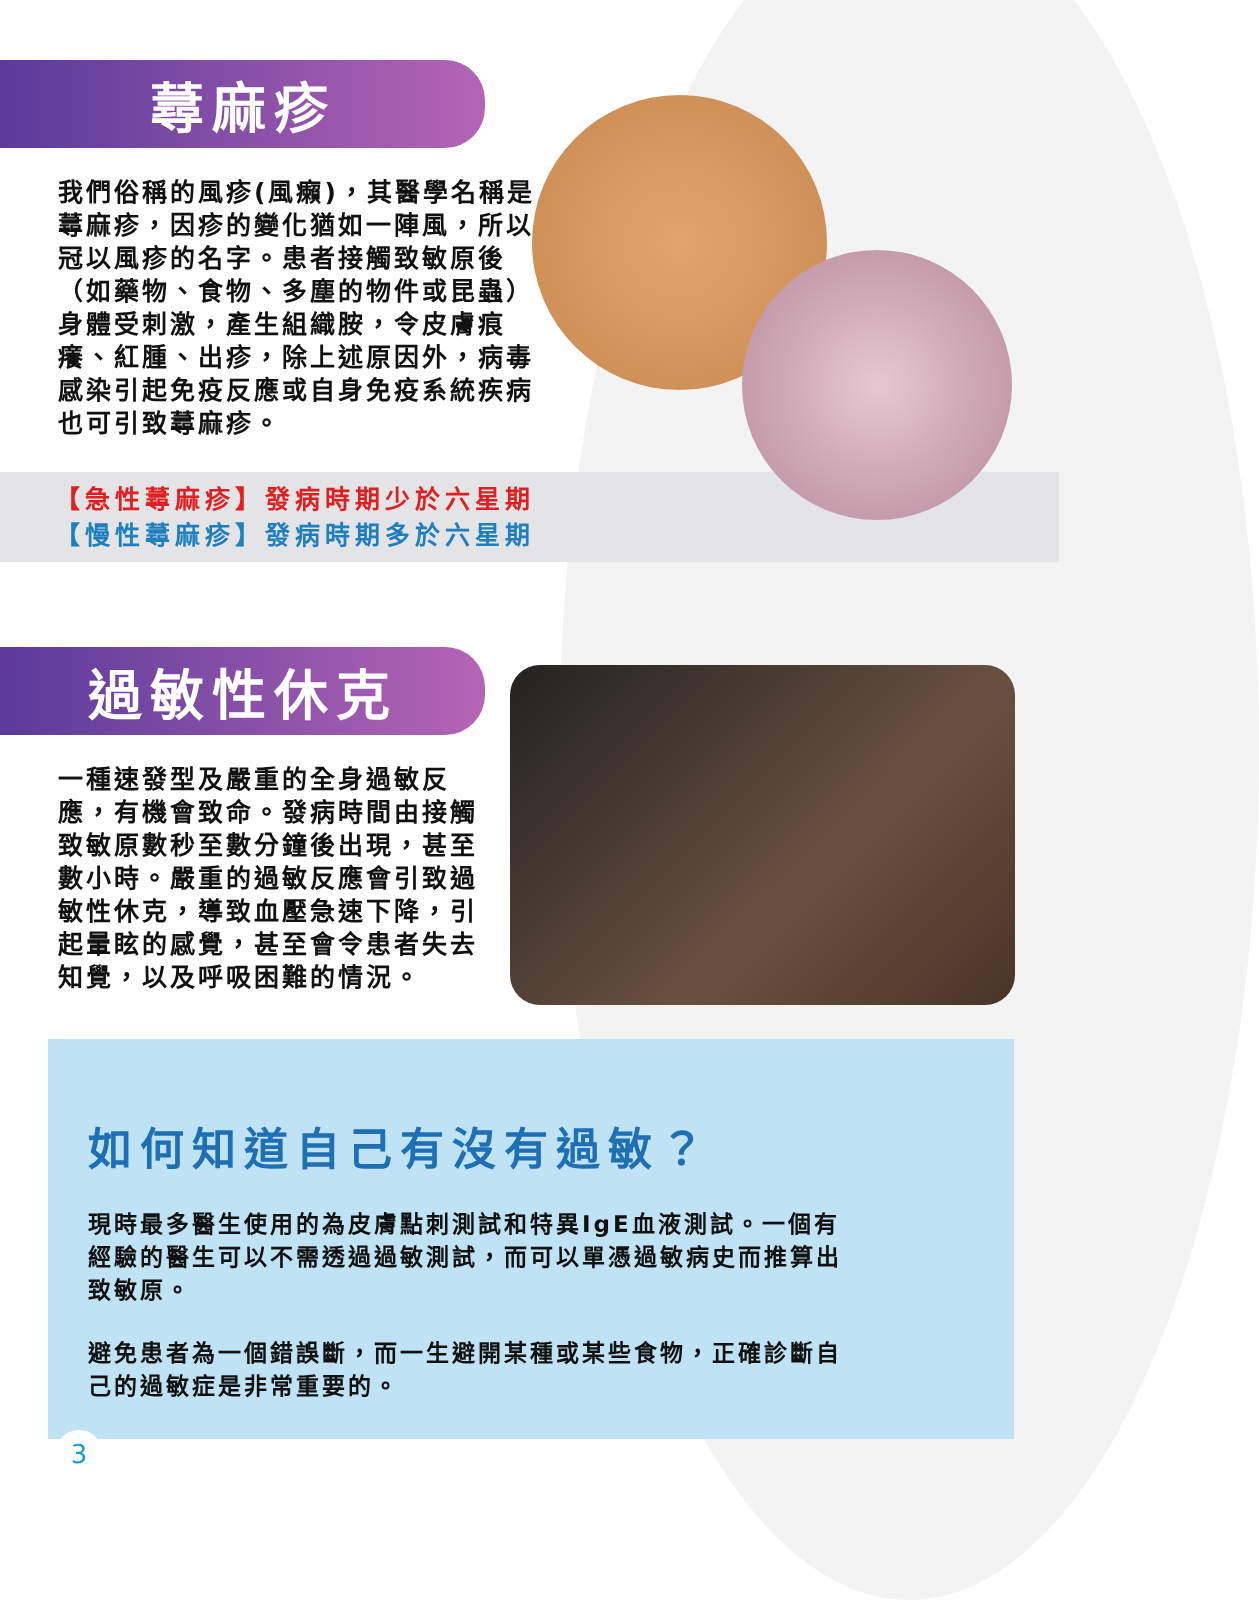蕁麻疹
我們俗稱的風疹(風癩)，其醫學名稱是蕁麻疹，因疹的變化猶如一陣風，所以冠以風疹的名字。患者接觸致敏原後（如藥物、食物、多塵的物件或昆蟲）身體受刺激，產生組織胺，令皮膚痕癢、紅腫、出疹，除上述原因外，病毒感染引起免疫反應或自身免疫系統疾病也可引致蕁麻疹。
【急性蕁麻疹】發病時期少於六星期
【慢性蕁麻疹】發病時期多於六星期
過敏性休克
一種速發型及嚴重的全身過敏反應，有機會致命。發病時間由接觸致敏原數秒至數分鐘後出現，甚至數小時。嚴重的過敏反應會引致過敏性休克，導致血壓急速下降，引起暈眩的感覺，甚至會令患者失去知覺，以及呼吸困難的情況。
如何知道自己有沒有過敏？
現時最多醫生使用的為皮膚點刺測試和特異IgE血液測試。一個有經驗的醫生可以不需透過過敏測試，而可以單憑過敏病史而推算出致敏原。
避免患者為一個錯誤斷，而一生避開某種或某些食物，正確診斷自己的過敏症是非常重要的。
3